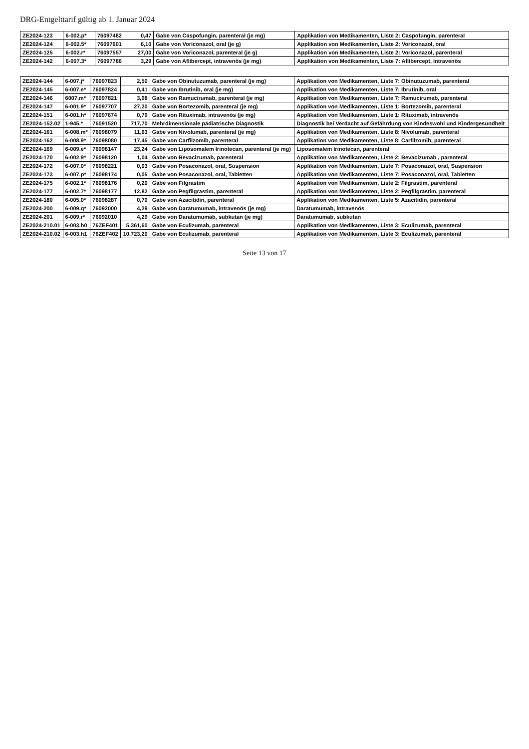DRG-Entgelttarif gültig ab 1. Januar 2024
| ZE2024-123 | 6-002.p* | 76097482 | 0,47 | Gabe von Caspofungin, parenteral (je mg) | Applikation von Medikamenten, Liste 2: Caspofungin, parenteral |
| ZE2024-124 | 6-002.5* | 76097601 | 6,10 | Gabe von Voriconazol, oral (je g) | Applikation von Medikamenten, Liste 2: Voriconazol, oral |
| ZE2024-125 | 6-002.r* | 76097557 | 27,00 | Gabe von Voriconazol, parenteral (je g) | Applikation von Medikamenten, Liste 2: Voriconazol, parenteral |
| ZE2024-142 | 6-007.3* | 76097786 | 3,29 | Gabe von Aflibercept, intravenös (je mg) | Applikation von Medikamenten, Liste 7: Aflibercept, intravenös |
| ZE2024-144 | 6-007.j* | 76097823 | 2,50 | Gabe von Obinutuzumab, parenteral (je mg) | Applikation von Medikamenten, Liste 7: Obinutuzumab, parenteral |
| ZE2024-145 | 6-007.e* | 76097824 | 0,41 | Gabe von Ibrutinib, oral (je mg) | Applikation von Medikamenten, Liste 7: Ibrutinib, oral |
| ZE2024-146 | 6007.m* | 76097821 | 3,98 | Gabe von Ramucirumab, parenteral (je mg) | Applikation von Medikamenten, Liste 7: Ramucirumab, parenteral |
| ZE2024-147 | 6-001.9* | 76097707 | 27,20 | Gabe von Bortezomib, parenteral (je mg) | Applikation von Medikamenten, Liste 1: Bortezomib, parenteral |
| ZE2024-151 | 6-001.h* | 76097674 | 0,79 | Gabe von Rituximab, intravenös (je mg) | Applikation von Medikamenten, Liste 1: Rituximab, intravenös |
| ZE2024-152.02 | 1-945.* | 76091520 | 717,70 | Mehrdimensionale pädiatrische Diagnostik | Diagnostik bei Verdacht auf Gefährdung von Kindeswohl und Kindergesundheit |
| ZE2024-161 | 6-008.m* | 76098079 | 11,63 | Gabe von Nivolumab, parenteral (je mg) | Applikation von Medikamenten, Liste 8: Nivolumab, parenteral |
| ZE2024-162 | 6-008.9* | 76098080 | 17,45 | Gabe von Carfilzomib, parenteral | Applikation von Medikamenten, Liste 8: Carfilzomib, parenteral |
| ZE2024-169 | 6-009.e* | 76098147 | 23,24 | Gabe von Liposomalem Irinotecan, parenteral (je mg) | Liposomalem Irinotecan, parenteral |
| ZE2024-170 | 6-002.9* | 76098120 | 1,04 | Gabe von Bevacizumab, parenteral | Applikation von Medikamenten, Liste 2: Bevacizumab , parenteral |
| ZE2024-172 | 6-007.0* | 76098221 | 0,03 | Gabe von Posaconazol, oral, Suspension | Applikation von Medikamenten, Liste 7: Posaconazol, oral, Suspension |
| ZE2024-173 | 6-007.p* | 76098174 | 0,05 | Gabe von Posaconazol, oral, Tabletten | Applikation von Medikamenten, Liste 7: Posaconazol, oral, Tabletten |
| ZE2024-175 | 6-002.1* | 76098176 | 0,20 | Gabe von Filgrastim | Applikation von Medikamenten, Liste 2: Filgrastim, parenteral |
| ZE2024-177 | 6-002.7* | 76098177 | 12,82 | Gabe von Pegfilgrastim, parenteral | Applikation von Medikamenten, Liste 2: Pegfilgrastim, parenteral |
| ZE2024-180 | 6-005.0* | 76098287 | 0,70 | Gabe von Azacitidin, parenteral | Applikation von Medikamenten, Liste 5: Azacitidin, parenteral |
| ZE2024-200 | 6-009.q* | 76092000 | 4,29 | Gabe von Daratumumab, intravenös (je mg) | Daratumumab, intravenös |
| ZE2024-201 | 6-009.r* | 76092010 | 4,29 | Gabe von Daratumumab, subkutan (je mg) | Daratumumab, subkutan |
| ZE2024-210.01 | 6-003.h0 | 76ZEF401 | 5.361,60 | Gabe von Eculizumab, parenteral | Applikation von Medikamenten, Liste 3: Eculizumab, parenteral |
| ZE2024-210.02 | 6-003.h1 | 76ZEF402 | 10.723,20 | Gabe von Eculizumab, parenteral | Applikation von Medikamenten, Liste 3: Eculizumab, parenteral |
Seite 13 von 17